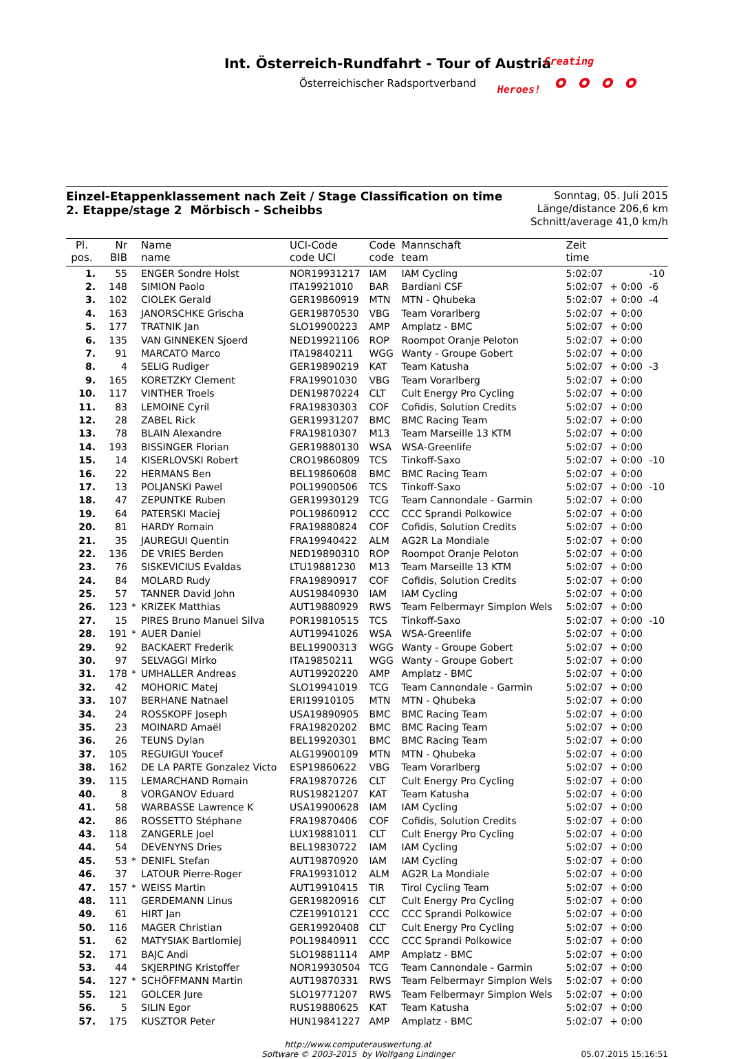Int. Österreich-Rundfahrt - Tour of Austria
Österreichischer Radsportverband
Creating
Heroes! ⚬⚬⚬⚬
Einzel-Etappenklassement nach Zeit / Stage Classification on time
2. Etappe/stage 2 Mörbisch - Scheibbs
Sonntag, 05. Juli 2015
Länge/distance 206,6 km
Schnitt/average 41,0 km/h
| Pl. pos. | Nr BIB | | Name name | UCI-Code code UCI | Code code | Mannschaft team | Zeit time | | |
| --- | --- | --- | --- | --- | --- | --- | --- | --- | --- |
| 1. | 55 | | ENGER Sondre Holst | NOR19931217 | IAM | IAM Cycling | 5:02:07 | | -10 |
| 2. | 148 | | SIMION Paolo | ITA19921010 | BAR | Bardiani CSF | 5:02:07 | + 0:00 | -6 |
| 3. | 102 | | CIOLEK Gerald | GER19860919 | MTN | MTN - Qhubeka | 5:02:07 | + 0:00 | -4 |
| 4. | 163 | | JANORSCHKE Grischa | GER19870530 | VBG | Team Vorarlberg | 5:02:07 | + 0:00 | |
| 5. | 177 | | TRATNIK Jan | SLO19900223 | AMP | Amplatz - BMC | 5:02:07 | + 0:00 | |
| 6. | 135 | | VAN GINNEKEN Sjoerd | NED19921106 | ROP | Roompot Oranje Peloton | 5:02:07 | + 0:00 | |
| 7. | 91 | | MARCATO Marco | ITA19840211 | WGG | Wanty - Groupe Gobert | 5:02:07 | + 0:00 | |
| 8. | 4 | | SELIG Rudiger | GER19890219 | KAT | Team Katusha | 5:02:07 | + 0:00 | -3 |
| 9. | 165 | | KORETZKY Clement | FRA19901030 | VBG | Team Vorarlberg | 5:02:07 | + 0:00 | |
| 10. | 117 | | VINTHER Troels | DEN19870224 | CLT | Cult Energy Pro Cycling | 5:02:07 | + 0:00 | |
| 11. | 83 | | LEMOINE Cyril | FRA19830303 | COF | Cofidis, Solution Credits | 5:02:07 | + 0:00 | |
| 12. | 28 | | ZABEL Rick | GER19931207 | BMC | BMC Racing Team | 5:02:07 | + 0:00 | |
| 13. | 78 | | BLAIN Alexandre | FRA19810307 | M13 | Team Marseille 13 KTM | 5:02:07 | + 0:00 | |
| 14. | 193 | | BISSINGER Florian | GER19880130 | WSA | WSA-Greenlife | 5:02:07 | + 0:00 | |
| 15. | 14 | | KISERLOVSKI Robert | CRO19860809 | TCS | Tinkoff-Saxo | 5:02:07 | + 0:00 | -10 |
| 16. | 22 | | HERMANS Ben | BEL19860608 | BMC | BMC Racing Team | 5:02:07 | + 0:00 | |
| 17. | 13 | | POLJANSKI Pawel | POL19900506 | TCS | Tinkoff-Saxo | 5:02:07 | + 0:00 | -10 |
| 18. | 47 | | ZEPUNTKE Ruben | GER19930129 | TCG | Team Cannondale - Garmin | 5:02:07 | + 0:00 | |
| 19. | 64 | | PATERSKI Maciej | POL19860912 | CCC | CCC Sprandi Polkowice | 5:02:07 | + 0:00 | |
| 20. | 81 | | HARDY Romain | FRA19880824 | COF | Cofidis, Solution Credits | 5:02:07 | + 0:00 | |
| 21. | 35 | | JAUREGUI Quentin | FRA19940422 | ALM | AG2R La Mondiale | 5:02:07 | + 0:00 | |
| 22. | 136 | | DE VRIES Berden | NED19890310 | ROP | Roompot Oranje Peloton | 5:02:07 | + 0:00 | |
| 23. | 76 | | SISKEVICIUS Evaldas | LTU19881230 | M13 | Team Marseille 13 KTM | 5:02:07 | + 0:00 | |
| 24. | 84 | | MOLARD Rudy | FRA19890917 | COF | Cofidis, Solution Credits | 5:02:07 | + 0:00 | |
| 25. | 57 | | TANNER David John | AUS19840930 | IAM | IAM Cycling | 5:02:07 | + 0:00 | |
| 26. | 123 | * | KRIZEK Matthias | AUT19880929 | RWS | Team Felbermayr Simplon Wels | 5:02:07 | + 0:00 | |
| 27. | 15 | | PIRES Bruno Manuel Silva | POR19810515 | TCS | Tinkoff-Saxo | 5:02:07 | + 0:00 | -10 |
| 28. | 191 | * | AUER Daniel | AUT19941026 | WSA | WSA-Greenlife | 5:02:07 | + 0:00 | |
| 29. | 92 | | BACKAERT Frederik | BEL19900313 | WGG | Wanty - Groupe Gobert | 5:02:07 | + 0:00 | |
| 30. | 97 | | SELVAGGI Mirko | ITA19850211 | WGG | Wanty - Groupe Gobert | 5:02:07 | + 0:00 | |
| 31. | 178 | * | UMHALLER Andreas | AUT19920220 | AMP | Amplatz - BMC | 5:02:07 | + 0:00 | |
| 32. | 42 | | MOHORIC Matej | SLO19941019 | TCG | Team Cannondale - Garmin | 5:02:07 | + 0:00 | |
| 33. | 107 | | BERHANE Natnael | ERI19910105 | MTN | MTN - Qhubeka | 5:02:07 | + 0:00 | |
| 34. | 24 | | ROSSKOPF Joseph | USA19890905 | BMC | BMC Racing Team | 5:02:07 | + 0:00 | |
| 35. | 23 | | MOINARD Amaël | FRA19820202 | BMC | BMC Racing Team | 5:02:07 | + 0:00 | |
| 36. | 26 | | TEUNS Dylan | BEL19920301 | BMC | BMC Racing Team | 5:02:07 | + 0:00 | |
| 37. | 105 | | REGUIGUI Youcef | ALG19900109 | MTN | MTN - Qhubeka | 5:02:07 | + 0:00 | |
| 38. | 162 | | DE LA PARTE Gonzalez Victo | ESP19860622 | VBG | Team Vorarlberg | 5:02:07 | + 0:00 | |
| 39. | 115 | | LEMARCHAND Romain | FRA19870726 | CLT | Cult Energy Pro Cycling | 5:02:07 | + 0:00 | |
| 40. | 8 | | VORGANOV Eduard | RUS19821207 | KAT | Team Katusha | 5:02:07 | + 0:00 | |
| 41. | 58 | | WARBASSE Lawrence K | USA19900628 | IAM | IAM Cycling | 5:02:07 | + 0:00 | |
| 42. | 86 | | ROSSETTO Stéphane | FRA19870406 | COF | Cofidis, Solution Credits | 5:02:07 | + 0:00 | |
| 43. | 118 | | ZANGERLE Joel | LUX19881011 | CLT | Cult Energy Pro Cycling | 5:02:07 | + 0:00 | |
| 44. | 54 | | DEVENYNS Dries | BEL19830722 | IAM | IAM Cycling | 5:02:07 | + 0:00 | |
| 45. | 53 | * | DENIFL Stefan | AUT19870920 | IAM | IAM Cycling | 5:02:07 | + 0:00 | |
| 46. | 37 | | LATOUR Pierre-Roger | FRA19931012 | ALM | AG2R La Mondiale | 5:02:07 | + 0:00 | |
| 47. | 157 | * | WEISS Martin | AUT19910415 | TIR | Tirol Cycling Team | 5:02:07 | + 0:00 | |
| 48. | 111 | | GERDEMANN Linus | GER19820916 | CLT | Cult Energy Pro Cycling | 5:02:07 | + 0:00 | |
| 49. | 61 | | HIRT Jan | CZE19910121 | CCC | CCC Sprandi Polkowice | 5:02:07 | + 0:00 | |
| 50. | 116 | | MAGER Christian | GER19920408 | CLT | Cult Energy Pro Cycling | 5:02:07 | + 0:00 | |
| 51. | 62 | | MATYSIAK Bartlomiej | POL19840911 | CCC | CCC Sprandi Polkowice | 5:02:07 | + 0:00 | |
| 52. | 171 | | BAJC Andi | SLO19881114 | AMP | Amplatz - BMC | 5:02:07 | + 0:00 | |
| 53. | 44 | | SKJERPING Kristoffer | NOR19930504 | TCG | Team Cannondale - Garmin | 5:02:07 | + 0:00 | |
| 54. | 127 | * | SCHÖFFMANN Martin | AUT19870331 | RWS | Team Felbermayr Simplon Wels | 5:02:07 | + 0:00 | |
| 55. | 121 | | GOLCER Jure | SLO19771207 | RWS | Team Felbermayr Simplon Wels | 5:02:07 | + 0:00 | |
| 56. | 5 | | SILIN Egor | RUS19880625 | KAT | Team Katusha | 5:02:07 | + 0:00 | |
| 57. | 175 | | KUSZTOR Peter | HUN19841227 | AMP | Amplatz - BMC | 5:02:07 | + 0:00 | |
http://www.computerauswertung.at
Software © 2003-2015 by Wolfgang Lindinger
05.07.2015 15:16:51